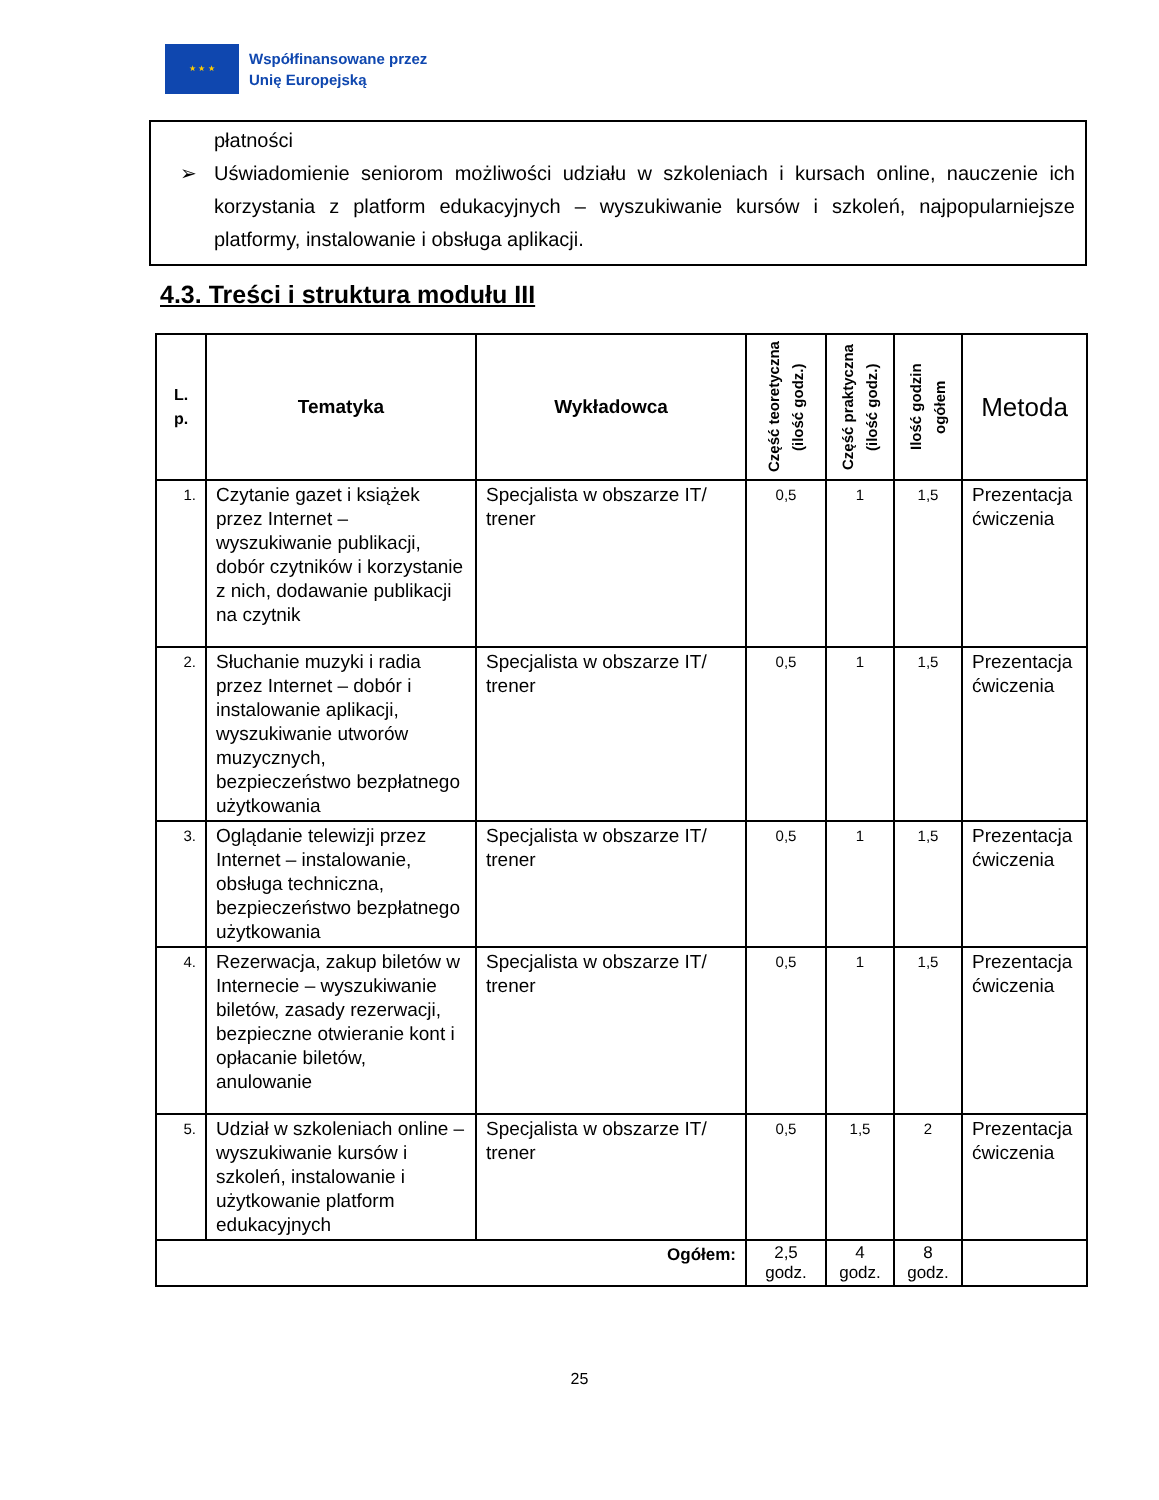★ ★ ★
Współfinansowane przez
Unię Europejską
płatności
➢ Uświadomienie seniorom możliwości udziału w szkoleniach i kursach online, nauczenie ich korzystania z platform edukacyjnych – wyszukiwanie kursów i szkoleń, najpopularniejsze platformy, instalowanie i obsługa aplikacji.
4.3. Treści i struktura modułu III
| L. p. | Tematyka | Wykładowca | Część teoretyczna (ilość godz.) | Część praktyczna (ilość godz.) | Ilość godzin ogółem | Metoda |
| --- | --- | --- | --- | --- | --- | --- |
| 1. | Czytanie gazet i książek przez Internet – wyszukiwanie publikacji, dobór czytników i korzystanie z nich, dodawanie publikacji na czytnik | Specjalista w obszarze IT/ trener | 0,5 | 1 | 1,5 | Prezentacja ćwiczenia |
| 2. | Słuchanie muzyki i radia przez Internet – dobór i instalowanie aplikacji, wyszukiwanie utworów muzycznych, bezpieczeństwo bezpłatnego użytkowania | Specjalista w obszarze IT/ trener | 0,5 | 1 | 1,5 | Prezentacja ćwiczenia |
| 3. | Oglądanie telewizji przez Internet – instalowanie, obsługa techniczna, bezpieczeństwo bezpłatnego użytkowania | Specjalista w obszarze IT/ trener | 0,5 | 1 | 1,5 | Prezentacja ćwiczenia |
| 4. | Rezerwacja, zakup biletów w Internecie – wyszukiwanie biletów, zasady rezerwacji, bezpieczne otwieranie kont i opłacanie biletów, anulowanie | Specjalista w obszarze IT/ trener | 0,5 | 1 | 1,5 | Prezentacja ćwiczenia |
| 5. | Udział w szkoleniach online – wyszukiwanie kursów i szkoleń, instalowanie i użytkowanie platform edukacyjnych | Specjalista w obszarze IT/ trener | 0,5 | 1,5 | 2 | Prezentacja ćwiczenia |
| Ogółem: | | | 2,5 godz. | 4 godz. | 8 godz. | |
25